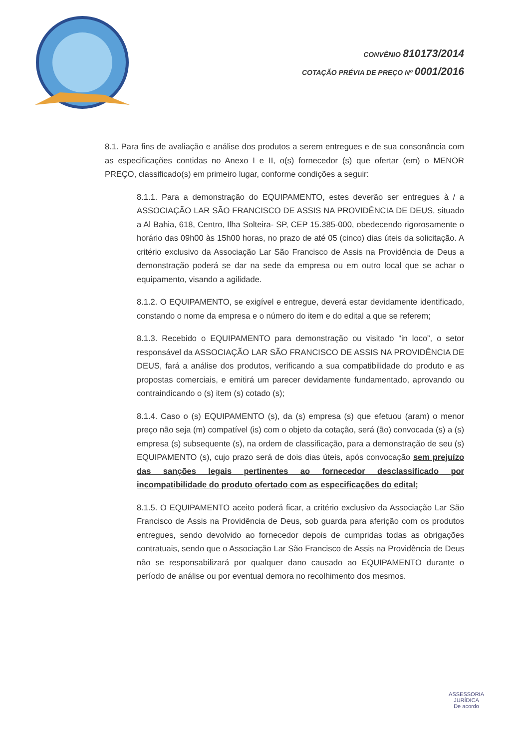CONVÊNIO 810173/2014
COTAÇÃO PRÉVIA DE PREÇO Nº 0001/2016
8.1. Para fins de avaliação e análise dos produtos a serem entregues e de sua consonância com as especificações contidas no Anexo I e II, o(s) fornecedor (s) que ofertar (em) o MENOR PREÇO, classificado(s) em primeiro lugar, conforme condições a seguir:
8.1.1. Para a demonstração do EQUIPAMENTO, estes deverão ser entregues à / a ASSOCIAÇÃO LAR SÃO FRANCISCO DE ASSIS NA PROVIDÊNCIA DE DEUS, situado a Al Bahia, 618, Centro, Ilha Solteira- SP, CEP 15.385-000, obedecendo rigorosamente o horário das 09h00 às 15h00 horas, no prazo de até 05 (cinco) dias úteis da solicitação. A critério exclusivo da Associação Lar São Francisco de Assis na Providência de Deus a demonstração poderá se dar na sede da empresa ou em outro local que se achar o equipamento, visando a agilidade.
8.1.2. O EQUIPAMENTO, se exigível e entregue, deverá estar devidamente identificado, constando o nome da empresa e o número do item e do edital a que se referem;
8.1.3. Recebido o EQUIPAMENTO para demonstração ou visitado “in loco”, o setor responsável da ASSOCIAÇÃO LAR SÃO FRANCISCO DE ASSIS NA PROVIDÊNCIA DE DEUS, fará a análise dos produtos, verificando a sua compatibilidade do produto e as propostas comerciais, e emitirá um parecer devidamente fundamentado, aprovando ou contraindicando o (s) item (s) cotado (s);
8.1.4. Caso o (s) EQUIPAMENTO (s), da (s) empresa (s) que efetuou (aram) o menor preço não seja (m) compatível (is) com o objeto da cotação, será (ão) convocada (s) a (s) empresa (s) subsequente (s), na ordem de classificação, para a demonstração de seu (s) EQUIPAMENTO (s), cujo prazo será de dois dias úteis, após convocação sem prejuízo das sanções legais pertinentes ao fornecedor desclassificado por incompatibilidade do produto ofertado com as especificações do edital;
8.1.5. O EQUIPAMENTO aceito poderá ficar, a critério exclusivo da Associação Lar São Francisco de Assis na Providência de Deus, sob guarda para aferição com os produtos entregues, sendo devolvido ao fornecedor depois de cumpridas todas as obrigações contratuais, sendo que o Associação Lar São Francisco de Assis na Providência de Deus não se responsabilizará por qualquer dano causado ao EQUIPAMENTO durante o período de análise ou por eventual demora no recolhimento dos mesmos.
ASSESSORIA
JURÍDICA
De acordo